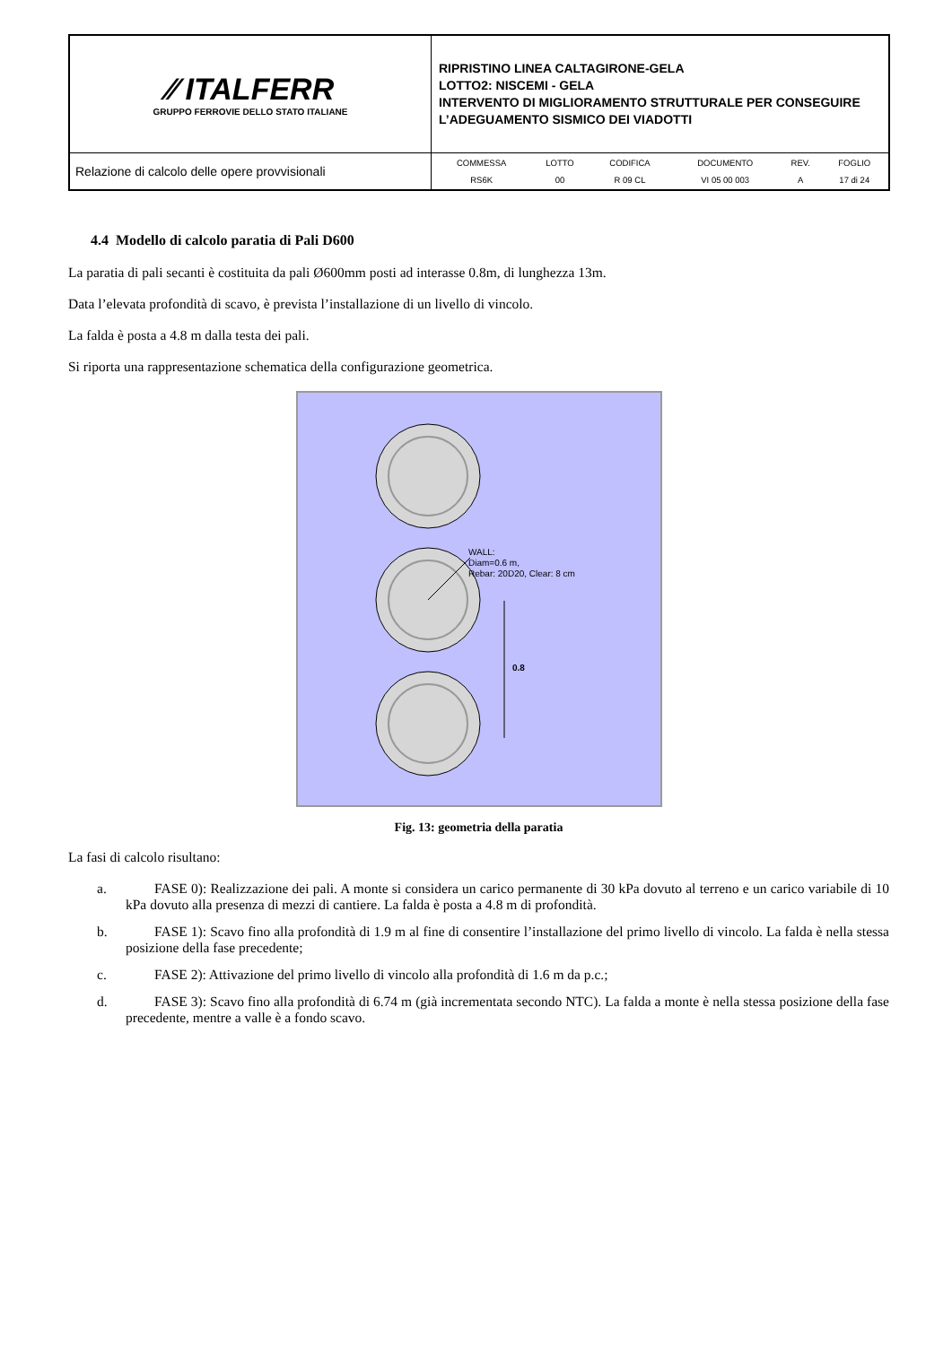| ∕∕ ITALFERR GRUPPO FERROVIE DELLO STATO ITALIANE | RIPRISTINO LINEA CALTAGIRONE-GELA LOTTO2: NISCEMI - GELA INTERVENTO DI MIGLIORAMENTO STRUTTURALE PER CONSEGUIRE L’ADEGUAMENTO SISMICO DEI VIADOTTI |
| Relazione di calcolo delle opere provvisionali | / COMMESSA / LOTTO / CODIFICA / DOCUMENTO / REV. / FOGLIO / / RS6K / 00 / R 09 CL / VI 05 00 003 / A / 17 di 24 / |
4.4 Modello di calcolo paratia di Pali D600
La paratia di pali secanti è costituita da pali Ø600mm posti ad interasse 0.8m, di lunghezza 13m.
Data l’elevata profondità di scavo, è prevista l’installazione di un livello di vincolo.
La falda è posta a 4.8 m dalla testa dei pali.
Si riporta una rappresentazione schematica della configurazione geometrica.
WALL:
Diam=0.6 m,
Rebar: 20D20, Clear: 8 cm
0.8
Fig. 13: geometria della paratia
La fasi di calcolo risultano:
a. FASE 0): Realizzazione dei pali. A monte si considera un carico permanente di 30 kPa dovuto al terreno e un carico variabile di 10 kPa dovuto alla presenza di mezzi di cantiere. La falda è posta a 4.8 m di profondità.
b. FASE 1): Scavo fino alla profondità di 1.9 m al fine di consentire l’installazione del primo livello di vincolo. La falda è nella stessa posizione della fase precedente;
c. FASE 2): Attivazione del primo livello di vincolo alla profondità di 1.6 m da p.c.;
d. FASE 3): Scavo fino alla profondità di 6.74 m (già incrementata secondo NTC). La falda a monte è nella stessa posizione della fase precedente, mentre a valle è a fondo scavo.